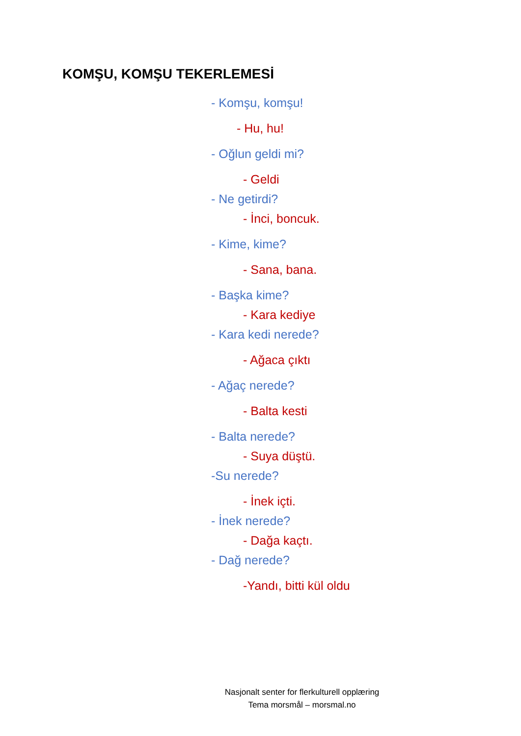KOMŞU, KOMŞU TEKERLEMESİ
- Komşu, komşu!
- Hu, hu!
- Oğlun geldi mi?
- Geldi
- Ne getirdi?
- İnci, boncuk.
- Kime, kime?
- Sana, bana.
- Başka kime?
- Kara kediye
- Kara kedi nerede?
- Ağaca çıktı
- Ağaç nerede?
- Balta kesti
- Balta nerede?
- Suya düştü.
-Su nerede?
- İnek içti.
- İnek nerede?
- Dağa kaçtı.
- Dağ nerede?
-Yandı, bitti kül oldu
Nasjonalt senter for flerkulturell opplæring
Tema morsmål – morsmal.no